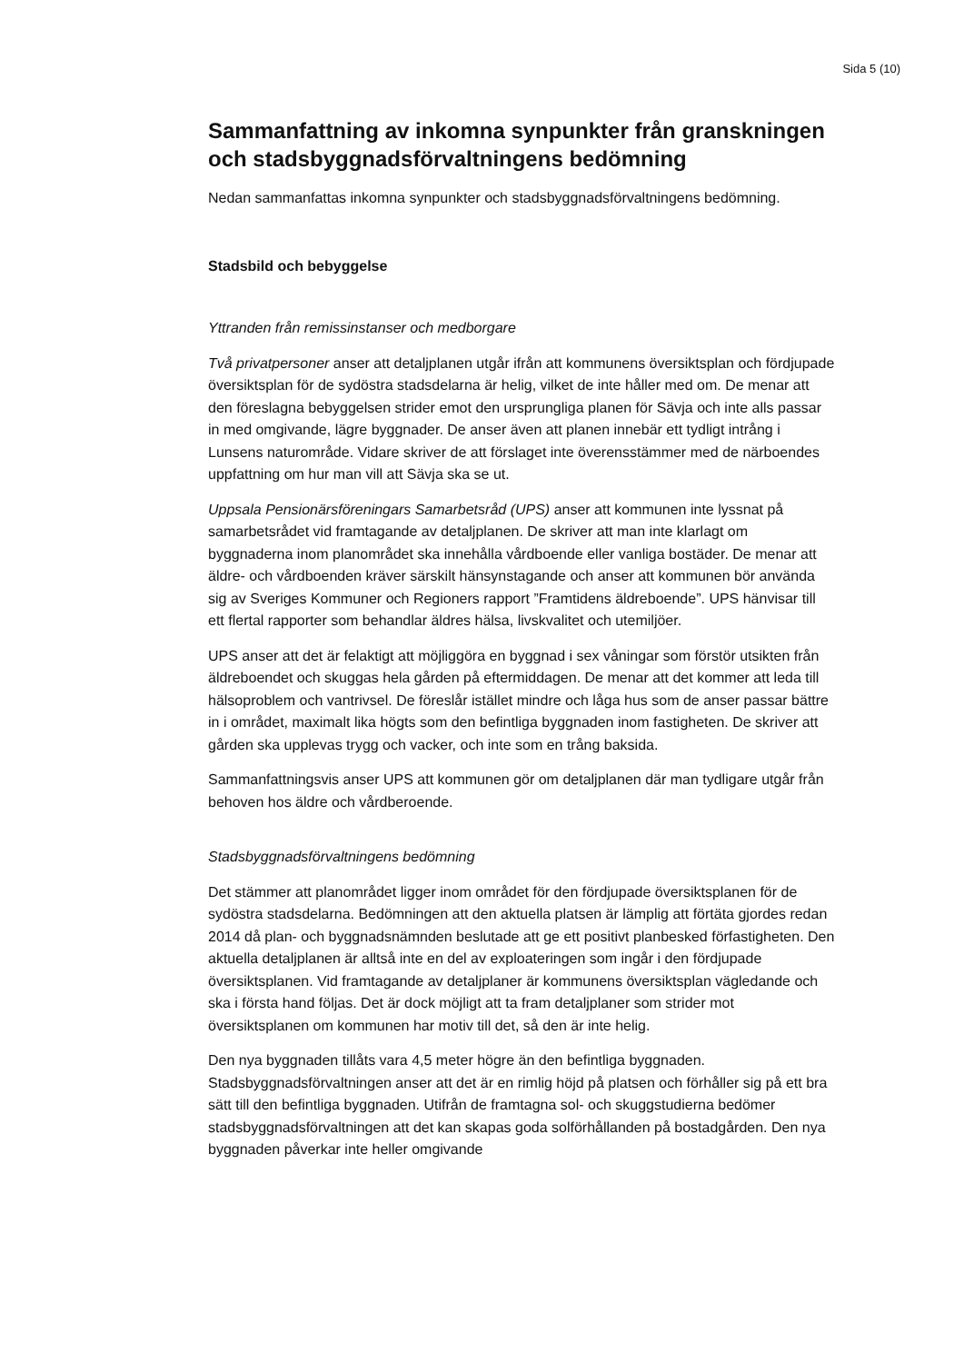Sida 5 (10)
Sammanfattning av inkomna synpunkter från granskningen och stadsbyggnadsförvaltningens bedömning
Nedan sammanfattas inkomna synpunkter och stadsbyggnadsförvaltningens bedömning.
Stadsbild och bebyggelse
Yttranden från remissinstanser och medborgare
Två privatpersoner anser att detaljplanen utgår ifrån att kommunens översiktsplan och fördjupade översiktsplan för de sydöstra stadsdelarna är helig, vilket de inte håller med om. De menar att den föreslagna bebyggelsen strider emot den ursprungliga planen för Sävja och inte alls passar in med omgivande, lägre byggnader. De anser även att planen innebär ett tydligt intrång i Lunsens naturområde. Vidare skriver de att förslaget inte överensstämmer med de närboendes uppfattning om hur man vill att Sävja ska se ut.
Uppsala Pensionärsföreningars Samarbetsråd (UPS) anser att kommunen inte lyssnat på samarbetsrådet vid framtagande av detaljplanen. De skriver att man inte klarlagt om byggnaderna inom planområdet ska innehålla vårdboende eller vanliga bostäder. De menar att äldre- och vårdboenden kräver särskilt hänsynstagande och anser att kommunen bör använda sig av Sveriges Kommuner och Regioners rapport ”Framtidens äldreboende”. UPS hänvisar till ett flertal rapporter som behandlar äldres hälsa, livskvalitet och utemiljöer.
UPS anser att det är felaktigt att möjliggöra en byggnad i sex våningar som förstör utsikten från äldreboendet och skuggas hela gården på eftermiddagen. De menar att det kommer att leda till hälsoproblem och vantrivsel. De föreslår istället mindre och låga hus som de anser passar bättre in i området, maximalt lika högts som den befintliga byggnaden inom fastigheten. De skriver att gården ska upplevas trygg och vacker, och inte som en trång baksida.
Sammanfattningsvis anser UPS att kommunen gör om detaljplanen där man tydligare utgår från behoven hos äldre och vårdberoende.
Stadsbyggnadsförvaltningens bedömning
Det stämmer att planområdet ligger inom området för den fördjupade översiktsplanen för de sydöstra stadsdelarna. Bedömningen att den aktuella platsen är lämplig att förtäta gjordes redan 2014 då plan- och byggnadsnämnden beslutade att ge ett positivt planbesked förfastigheten. Den aktuella detaljplanen är alltså inte en del av exploateringen som ingår i den fördjupade översiktsplanen. Vid framtagande av detaljplaner är kommunens översiktsplan vägledande och ska i första hand följas. Det är dock möjligt att ta fram detaljplaner som strider mot översiktsplanen om kommunen har motiv till det, så den är inte helig.
Den nya byggnaden tillåts vara 4,5 meter högre än den befintliga byggnaden. Stadsbyggnadsförvaltningen anser att det är en rimlig höjd på platsen och förhåller sig på ett bra sätt till den befintliga byggnaden. Utifrån de framtagna sol- och skuggstudierna bedömer stadsbyggnadsförvaltningen att det kan skapas goda solförhållanden på bostadgården. Den nya byggnaden påverkar inte heller omgivande